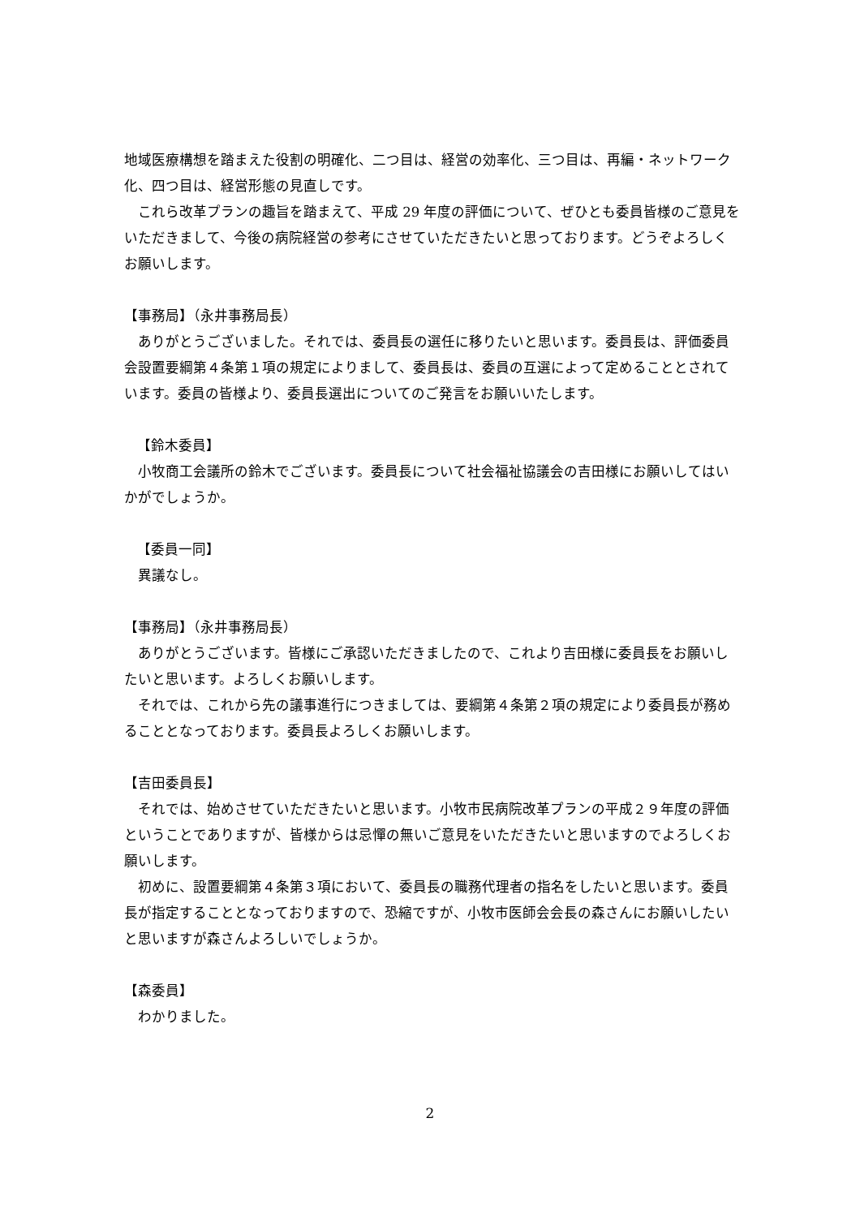地域医療構想を踏まえた役割の明確化、二つ目は、経営の効率化、三つ目は、再編・ネットワーク化、四つ目は、経営形態の見直しです。
　これら改革プランの趣旨を踏まえて、平成 29 年度の評価について、ぜひとも委員皆様のご意見をいただきまして、今後の病院経営の参考にさせていただきたいと思っております。どうぞよろしくお願いします。
【事務局】（永井事務局長）
　ありがとうございました。それでは、委員長の選任に移りたいと思います。委員長は、評価委員会設置要綱第４条第１項の規定によりまして、委員長は、委員の互選によって定めることとされています。委員の皆様より、委員長選出についてのご発言をお願いいたします。
【鈴木委員】
　小牧商工会議所の鈴木でございます。委員長について社会福祉協議会の吉田様にお願いしてはいかがでしょうか。
【委員一同】
　異議なし。
【事務局】（永井事務局長）
　ありがとうございます。皆様にご承認いただきましたので、これより吉田様に委員長をお願いしたいと思います。よろしくお願いします。
　それでは、これから先の議事進行につきましては、要綱第４条第２項の規定により委員長が務めることとなっております。委員長よろしくお願いします。
【吉田委員長】
　それでは、始めさせていただきたいと思います。小牧市民病院改革プランの平成２９年度の評価ということでありますが、皆様からは忌憚の無いご意見をいただきたいと思いますのでよろしくお願いします。
　初めに、設置要綱第４条第３項において、委員長の職務代理者の指名をしたいと思います。委員長が指定することとなっておりますので、恐縮ですが、小牧市医師会会長の森さんにお願いしたいと思いますが森さんよろしいでしょうか。
【森委員】
　わかりました。
2